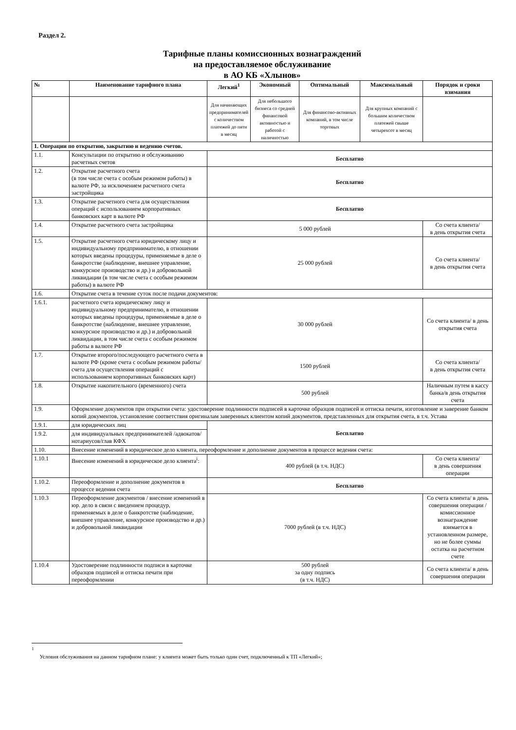Раздел 2.
Тарифные планы комиссионных вознаграждений
на предоставляемое обслуживание
в АО КБ «Хлынов»
| № | Наименование тарифного плана | Легкий<sup>1</sup> | Экономный | Оптимальный | Максимальный | Порядок и сроки взимания |
| --- | --- | --- | --- | --- | --- | --- |
| | | Для начинающих предпринимателей с количеством платежей до пяти в месяц | Для небольшого бизнеса со средней финансовой активностью и работой с наличностью | Для финансово-активных компаний, в том числе торговых | Для крупных компаний с большим количеством платежей свыше четырехсот в месяц | |
| 1. Операции по открытию, закрытию и ведению счетов. | | | | | | |
| 1.1. | Консультации по открытию и обслуживанию расчетных счетов | Бесплатно | | | | |
| 1.2. | Открытие расчетного счета (в том числе счета с особым режимом работы) в валюте РФ, за исключением расчетного счета застройщика | Бесплатно | | | | |
| 1.3. | Открытие расчетного счета для осуществления операций с использованием корпоративных банковских карт в валюте РФ | Бесплатно | | | | |
| 1.4. | Открытие расчетного счета застройщика | 5 000 рублей | | | | Со счета клиента/ в день открытия счета |
| 1.5. | Открытие расчетного счета юридическому лицу и индивидуальному предпринимателю, в отношении которых введены процедуры, применяемые в деле о банкротстве (наблюдение, внешнее управление, конкурсное производство и др.) и добровольной ликвидации (в том числе счета с особым режимом работы) в валюте РФ | 25 000 рублей | | | | Со счета клиента/ в день открытия счета |
| 1.6. | Открытие счета в течение суток после подачи документов: | | | | | |
| 1.6.1. | расчетного счета юридическому лицу и индивидуальному предпринимателю, в отношении которых введены процедуры, применяемые в деле о банкротстве (наблюдение, внешнее управление, конкурсное производство и др.) и добровольной ликвидации, в том числе счета с особым режимом работы в валюте РФ | 30 000 рублей | | | | Со счета клиента/ в день открытия счета |
| 1.7. | Открытие второго/последующего расчетного счета в валюте РФ (кроме счета с особым режимом работы/ счета для осуществления операций с использованием корпоративных банковских карт) | 1500 рублей | | | | Со счета клиента/ в день открытия счета |
| 1.8. | Открытие накопительного (временного) счета | 500 рублей | | | | Наличным путем в кассу банка/в день открытия счета |
| 1.9. | Оформление документов при открытии счета: удостоверение подлинности подписей в карточке образцов подписей и оттиска печати, изготовление и заверение банком копий документов, установление соответствия оригиналам заверенных клиентом копий документов, представленных для открытия счета, в т.ч. Устава | | | | | |
| 1.9.1. | для юридических лиц | Бесплатно | | | | |
| 1.9.2. | для индивидуальных предпринимателей /адвокатов/нотариусов/глав КФХ | | | | | |
| 1.10. | Внесение изменений в юридическое дело клиента, переоформление и дополнение документов в процессе ведения счета: | | | | | |
| 1.10.1 | Внесение изменений в юридическое дело клиента<sup>i</sup>: | 400 рублей (в т.ч. НДС) | | | | Со счета клиента/ в день совершения операции |
| 1.10.2. | Переоформление и дополнение документов в процессе ведения счета | Бесплатно | | | | |
| 1.10.3 | Переоформление документов / внесение изменений в юр. дело в связи с введением процедур, применяемых в деле о банкротстве (наблюдение, внешнее управление, конкурсное производство и др.) и добровольной ликвидации | 7000 рублей (в т.ч. НДС) | | | | Со счета клиента/ в день совершения операции / комиссионное вознаграждение взимается в установленном размере, но не более суммы остатка на расчетном счете |
| 1.10.4 | Удостоверение подлинности подписи в карточке образцов подписей и оттиска печати при переоформлении | 500 рублей за одну подпись (в т.ч. НДС) | | | | Со счета клиента/ в день совершения операции |
<sup>1</sup> Условия обслуживания на данном тарифном плане: у клиента может быть только один счет, подключенный к ТП «Легкий»;